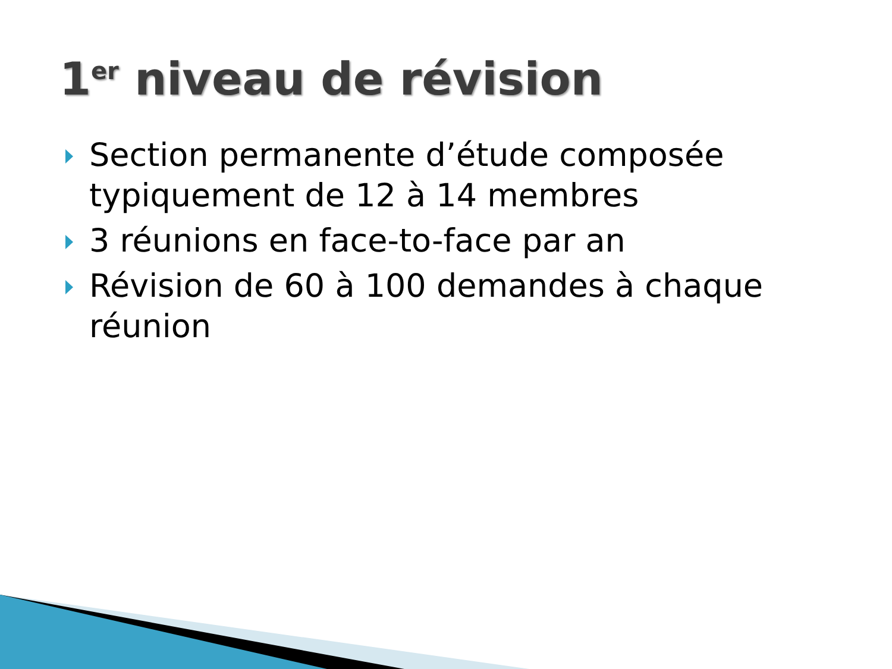1<sup>er</sup> niveau de révision
Section permanente d’étude composée typiquement de 12 à 14 membres
3 réunions en face-to-face par an
Révision de 60 à 100 demandes à chaque réunion